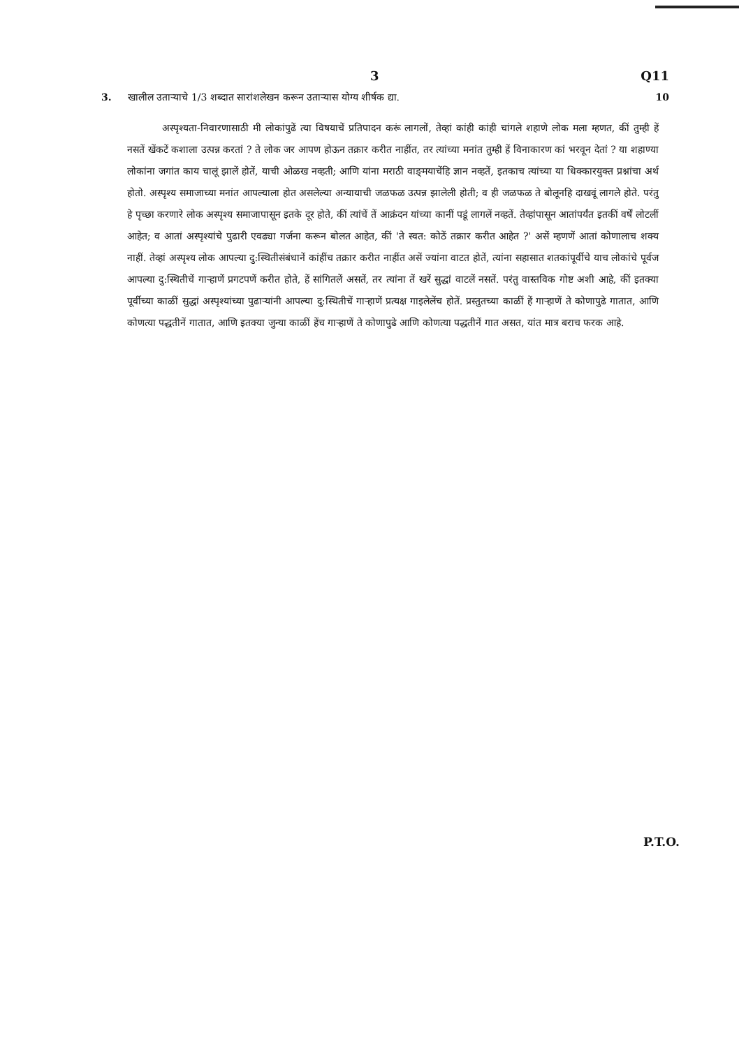3 Q11
3. खालील उताऱ्याचे 1/3 शब्दात सारांशलेखन करून उताऱ्यास योग्य शीर्षक द्या. 10
अस्पृश्यता-निवारणासाठी मी लोकांपुढें त्या विषयाचें प्रतिपादन करूं लागलों, तेव्हां कांही कांही चांगले शहाणे लोक मला म्हणत, कीं तुम्ही हें नसतें खेंकटें कशाला उत्पन्न करतां ? ते लोक जर आपण होऊन तक्रार करीत नाहींत, तर त्यांच्या मनांत तुम्ही हें विनाकारण कां भरवून देतां ? या शहाण्या लोकांना जगांत काय चालूं झालें होतें, याची ओळख नव्हती; आणि यांना मराठी वाङ्‌मयाचेंहि ज्ञान नव्हतें, इतकाच त्यांच्या या धिक्कारयुक्त प्रश्नांचा अर्थ होतो. अस्पृश्य समाजाच्या मनांत आपल्याला होत असलेल्या अन्यायाची जळफळ उत्पन्न झालेली होती; व ही जळफळ ते बोलूनहि दाखवूं लागले होते. परंतु हे पृच्छा करणारे लोक अस्पृश्य समाजापासून इतके दूर होते, कीं त्यांचें तें आक्रंदन यांच्या कानीं पडूं लागलें नव्हतें. तेव्हांपासून आतांपर्यंत इतकीं वर्षें लोटलीं आहेत; व आतां अस्पृश्यांचे पुढारी एवढ्या गर्जना करून बोलत आहेत, कीं 'ते स्वत: कोठें तक्रार करीत आहेत ?' असें म्हणणें आतां कोणालाच शक्य नाहीं. तेव्हां अस्पृश्य लोक आपल्या दु:स्थितीसंबंधानें कांहींच तक्रार करीत नाहींत असें ज्यांना वाटत होतें, त्यांना सहासात शतकांपूर्वीचे याच लोकांचे पूर्वज आपल्या दु:स्थितीचें गाऱ्हाणें प्रगटपणें करीत होते, हें सांगितलें असतें, तर त्यांना तें खरें सुद्धां वाटलें नसतें. परंतु वास्तविक गोष्ट अशी आहे, कीं इतक्या पूर्वीच्या काळीं सुद्धां अस्पृश्यांच्या पुढाऱ्यांनी आपल्या दु:स्थितीचें गाऱ्हाणें प्रत्यक्ष गाइलेलेंच होतें. प्रस्तुतच्या काळीं हें गाऱ्हाणें ते कोणापुढे गातात, आणि कोणत्या पद्धतीनें गातात, आणि इतक्या जुन्या काळीं हेंच गाऱ्हाणें ते कोणापुढे आणि कोणत्या पद्धतीनें गात असत, यांत मात्र बराच फरक आहे.
P.T.O.